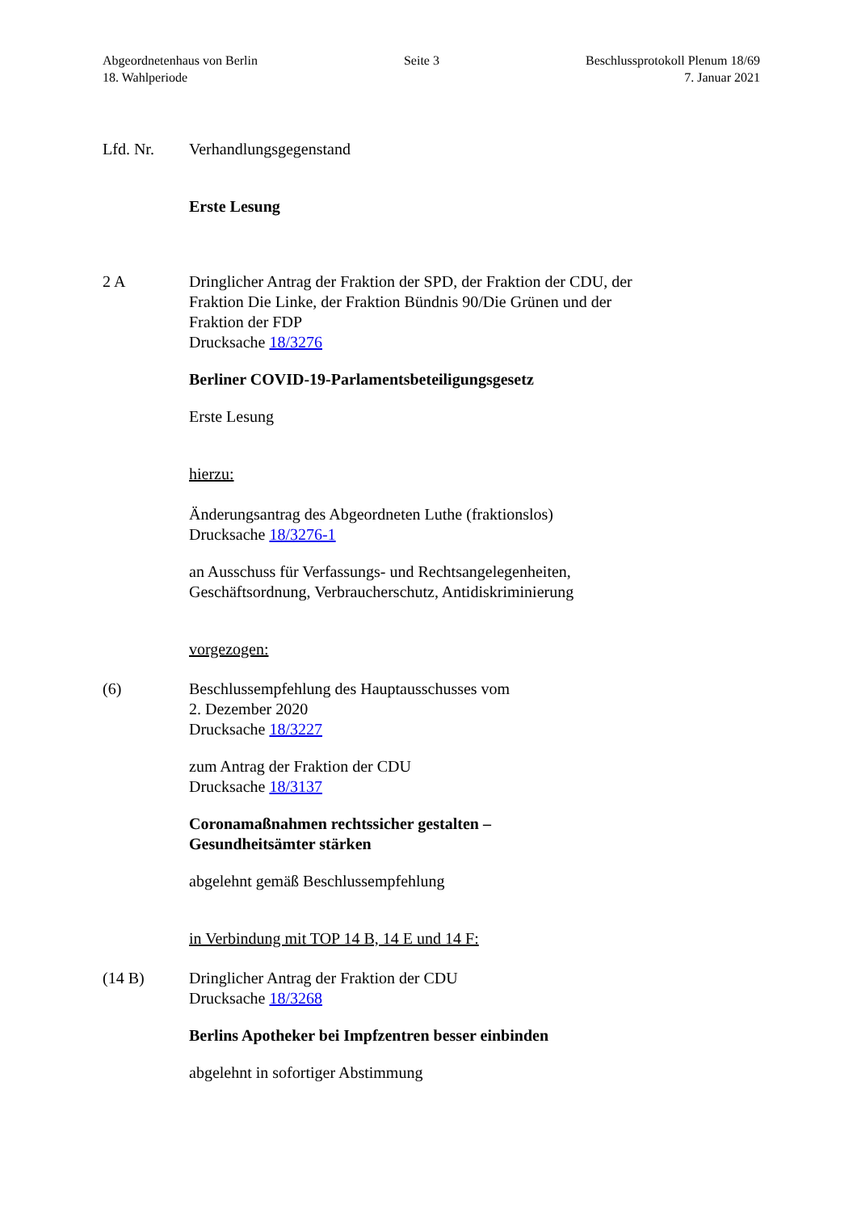Abgeordnetenhaus von Berlin
18. Wahlperiode
Seite 3 Beschlussprotokoll Plenum 18/69
7. Januar 2021
Lfd. Nr. Verhandlungsgegenstand
Erste Lesung
2 A Dringlicher Antrag der Fraktion der SPD, der Fraktion der CDU, der Fraktion Die Linke, der Fraktion Bündnis 90/Die Grünen und der Fraktion der FDP
Drucksache 18/3276
Berliner COVID-19-Parlamentsbeteiligungsgesetz
Erste Lesung
hierzu:
Änderungsantrag des Abgeordneten Luthe (fraktionslos)
Drucksache 18/3276-1
an Ausschuss für Verfassungs- und Rechtsangelegenheiten, Geschäftsordnung, Verbraucherschutz, Antidiskriminierung
vorgezogen:
(6) Beschlussempfehlung des Hauptausschusses vom
2. Dezember 2020
Drucksache 18/3227
zum Antrag der Fraktion der CDU
Drucksache 18/3137
Coronamaßnahmen rechtssicher gestalten –
Gesundheitsämter stärken
abgelehnt gemäß Beschlussempfehlung
in Verbindung mit TOP 14 B, 14 E und 14 F:
(14 B) Dringlicher Antrag der Fraktion der CDU
Drucksache 18/3268
Berlins Apotheker bei Impfzentren besser einbinden
abgelehnt in sofortiger Abstimmung